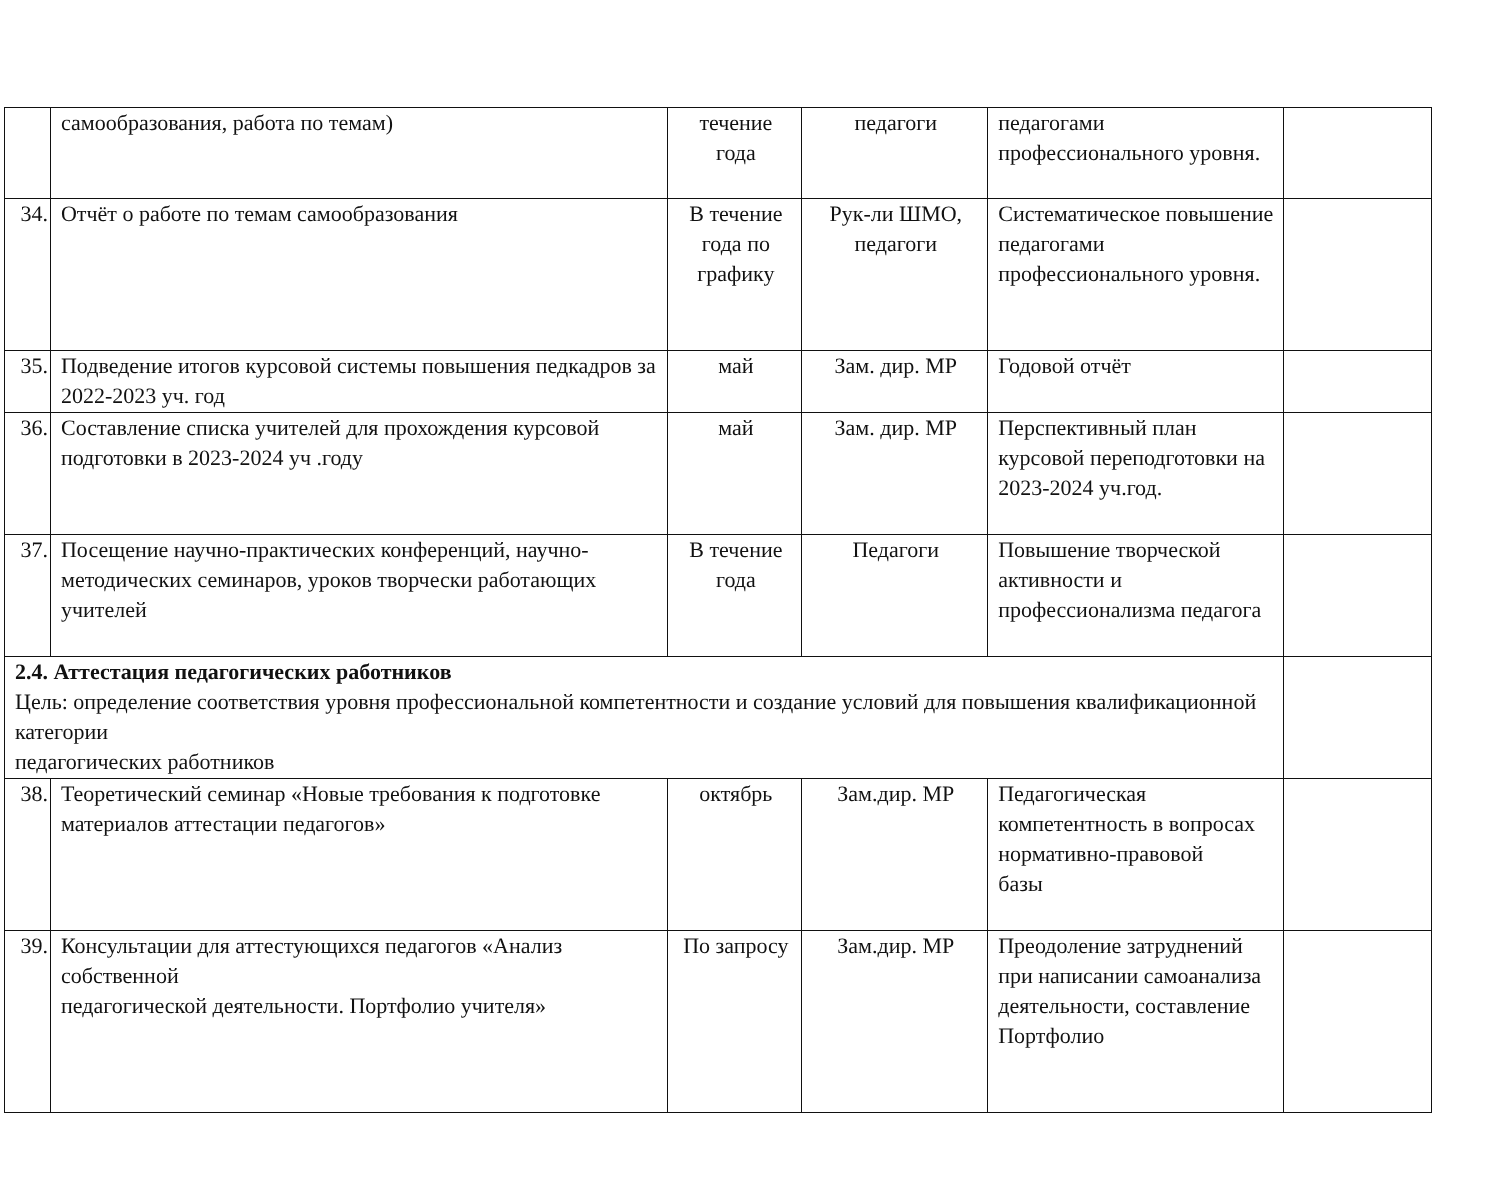| | самообразования, работа по темам) | течение года | педагоги | педагогами профессионального уровня. | |
| 34. | Отчёт о работе по темам самообразования | В течение года по графику | Рук-ли ШМО, педагоги | Систематическое повышение педагогами профессионального уровня. | |
| 35. | Подведение итогов курсовой системы повышения педкадров за 2022-2023 уч. год | май | Зам. дир. МР | Годовой отчёт | |
| 36. | Составление списка учителей для прохождения курсовой подготовки в 2023-2024 уч .году | май | Зам. дир. МР | Перспективный план курсовой переподготовки на 2023-2024 уч.год. | |
| 37. | Посещение научно-практических конференций, научно-методических семинаров, уроков творчески работающих учителей | В течение года | Педагоги | Повышение творческой активности и профессионализма педагога | |
| 2.4. Аттестация педагогических работников Цель: определение соответствия уровня профессиональной компетентности и создание условий для повышения квалификационной категории педагогических работников | | | | | |
| 38. | Теоретический семинар «Новые требования к подготовке материалов аттестации педагогов» | октябрь | Зам.дир. МР | Педагогическая компетентность в вопросах нормативно-правовой базы | |
| 39. | Консультации для аттестующихся педагогов «Анализ собственной педагогической деятельности. Портфолио учителя» | По запросу | Зам.дир. МР | Преодоление затруднений при написании самоанализа деятельности, составление Портфолио | |